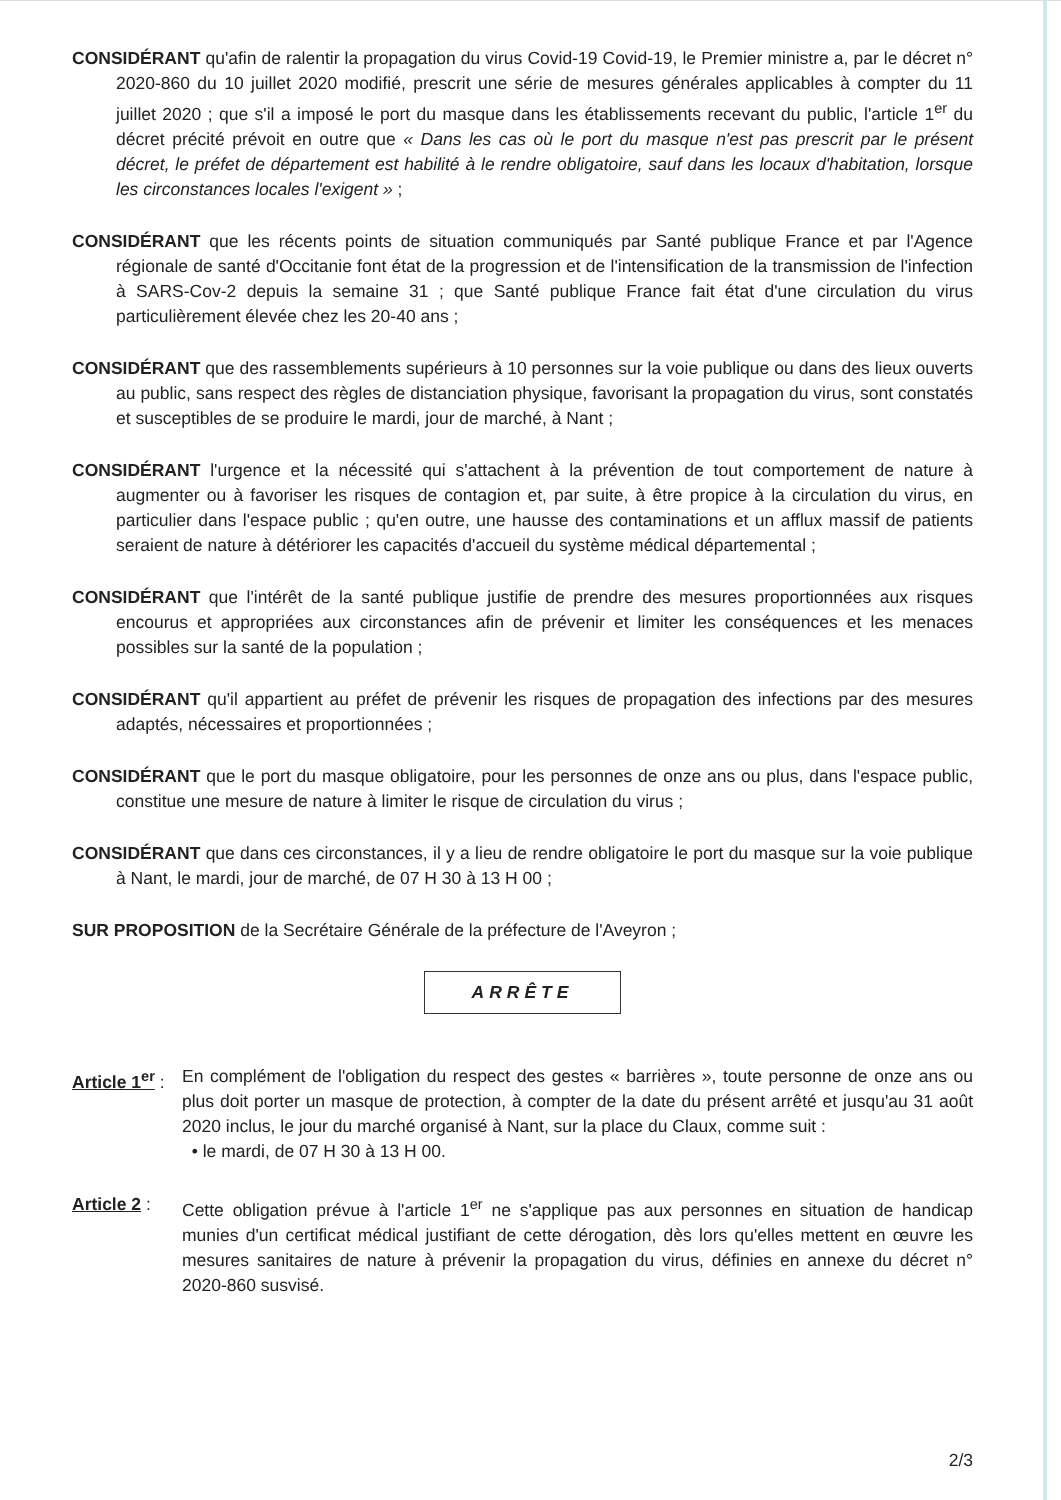CONSIDÉRANT qu'afin de ralentir la propagation du virus Covid-19 Covid-19, le Premier ministre a, par le décret n° 2020-860 du 10 juillet 2020 modifié, prescrit une série de mesures générales applicables à compter du 11 juillet 2020 ; que s'il a imposé le port du masque dans les établissements recevant du public, l'article 1<sup>er</sup> du décret précité prévoit en outre que « Dans les cas où le port du masque n'est pas prescrit par le présent décret, le préfet de département est habilité à le rendre obligatoire, sauf dans les locaux d'habitation, lorsque les circonstances locales l'exigent » ;
CONSIDÉRANT que les récents points de situation communiqués par Santé publique France et par l'Agence régionale de santé d'Occitanie font état de la progression et de l'intensification de la transmission de l'infection à SARS-Cov-2 depuis la semaine 31 ; que Santé publique France fait état d'une circulation du virus particulièrement élevée chez les 20-40 ans ;
CONSIDÉRANT que des rassemblements supérieurs à 10 personnes sur la voie publique ou dans des lieux ouverts au public, sans respect des règles de distanciation physique, favorisant la propagation du virus, sont constatés et susceptibles de se produire le mardi, jour de marché, à Nant ;
CONSIDÉRANT l'urgence et la nécessité qui s'attachent à la prévention de tout comportement de nature à augmenter ou à favoriser les risques de contagion et, par suite, à être propice à la circulation du virus, en particulier dans l'espace public ; qu'en outre, une hausse des contaminations et un afflux massif de patients seraient de nature à détériorer les capacités d'accueil du système médical départemental ;
CONSIDÉRANT que l'intérêt de la santé publique justifie de prendre des mesures proportionnées aux risques encourus et appropriées aux circonstances afin de prévenir et limiter les conséquences et les menaces possibles sur la santé de la population ;
CONSIDÉRANT qu'il appartient au préfet de prévenir les risques de propagation des infections par des mesures adaptés, nécessaires et proportionnées ;
CONSIDÉRANT que le port du masque obligatoire, pour les personnes de onze ans ou plus, dans l'espace public, constitue une mesure de nature à limiter le risque de circulation du virus ;
CONSIDÉRANT que dans ces circonstances, il y a lieu de rendre obligatoire le port du masque sur la voie publique à Nant, le mardi, jour de marché, de 07 H 30 à 13 H 00 ;
SUR PROPOSITION de la Secrétaire Générale de la préfecture de l'Aveyron ;
ARRÊTE
Article 1<sup>er</sup> :
En complément de l'obligation du respect des gestes « barrières », toute personne de onze ans ou plus doit porter un masque de protection, à compter de la date du présent arrêté et jusqu'au 31 août 2020 inclus, le jour du marché organisé à Nant, sur la place du Claux, comme suit :
• le mardi, de 07 H 30 à 13 H 00.
Article 2 :
Cette obligation prévue à l'article 1<sup>er</sup> ne s'applique pas aux personnes en situation de handicap munies d'un certificat médical justifiant de cette dérogation, dès lors qu'elles mettent en œuvre les mesures sanitaires de nature à prévenir la propagation du virus, définies en annexe du décret n° 2020-860 susvisé.
2/3